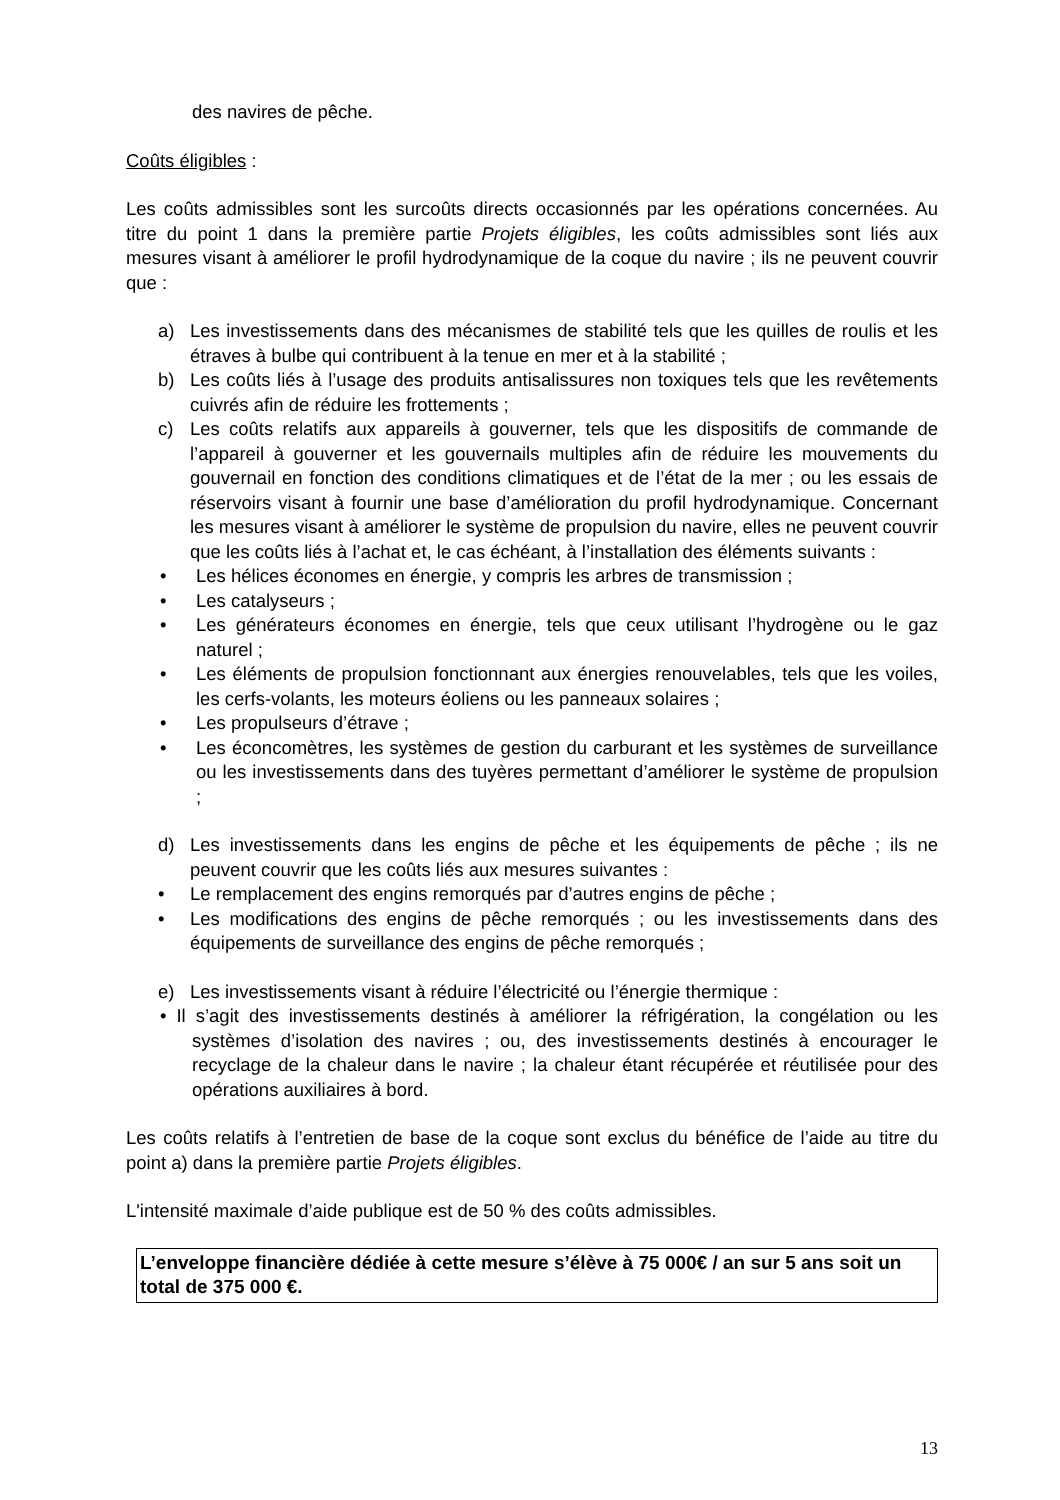des navires de pêche.
Coûts éligibles :
Les coûts admissibles sont les surcoûts directs occasionnés par les opérations concernées. Au titre du point 1 dans la première partie Projets éligibles, les coûts admissibles sont liés aux mesures visant à améliorer le profil hydrodynamique de la coque du navire ; ils ne peuvent couvrir que :
a) Les investissements dans des mécanismes de stabilité tels que les quilles de roulis et les étraves à bulbe qui contribuent à la tenue en mer et à la stabilité ;
b) Les coûts liés à l’usage des produits antisalissures non toxiques tels que les revêtements cuivrés afin de réduire les frottements ;
c) Les coûts relatifs aux appareils à gouverner, tels que les dispositifs de commande de l’appareil à gouverner et les gouvernails multiples afin de réduire les mouvements du gouvernail en fonction des conditions climatiques et de l’état de la mer ; ou les essais de réservoirs visant à fournir une base d’amélioration du profil hydrodynamique. Concernant les mesures visant à améliorer le système de propulsion du navire, elles ne peuvent couvrir que les coûts liés à l’achat et, le cas échéant, à l’installation des éléments suivants :
• Les hélices économes en énergie, y compris les arbres de transmission ;
• Les catalyseurs ;
• Les générateurs économes en énergie, tels que ceux utilisant l’hydrogène ou le gaz naturel ;
• Les éléments de propulsion fonctionnant aux énergies renouvelables, tels que les voiles, les cerfs-volants, les moteurs éoliens ou les panneaux solaires ;
• Les propulseurs d’étrave ;
• Les éconcomètres, les systèmes de gestion du carburant et les systèmes de surveillance ou les investissements dans des tuyères permettant d’améliorer le système de propulsion ;
d) Les investissements dans les engins de pêche et les équipements de pêche ; ils ne peuvent couvrir que les coûts liés aux mesures suivantes :
• Le remplacement des engins remorqués par d’autres engins de pêche ;
• Les modifications des engins de pêche remorqués ; ou les investissements dans des équipements de surveillance des engins de pêche remorqués ;
e) Les investissements visant à réduire l’électricité ou l’énergie thermique :
• Il s’agit des investissements destinés à améliorer la réfrigération, la congélation ou les systèmes d’isolation des navires ; ou, des investissements destinés à encourager le recyclage de la chaleur dans le navire ; la chaleur étant récupérée et réutilisée pour des opérations auxiliaires à bord.
Les coûts relatifs à l’entretien de base de la coque sont exclus du bénéfice de l’aide au titre du point a) dans la première partie Projets éligibles.
L'intensité maximale d’aide publique est de 50 % des coûts admissibles.
L’enveloppe financière dédiée à cette mesure s’élève à 75 000€ / an sur 5 ans soit un total de 375 000 €.
13